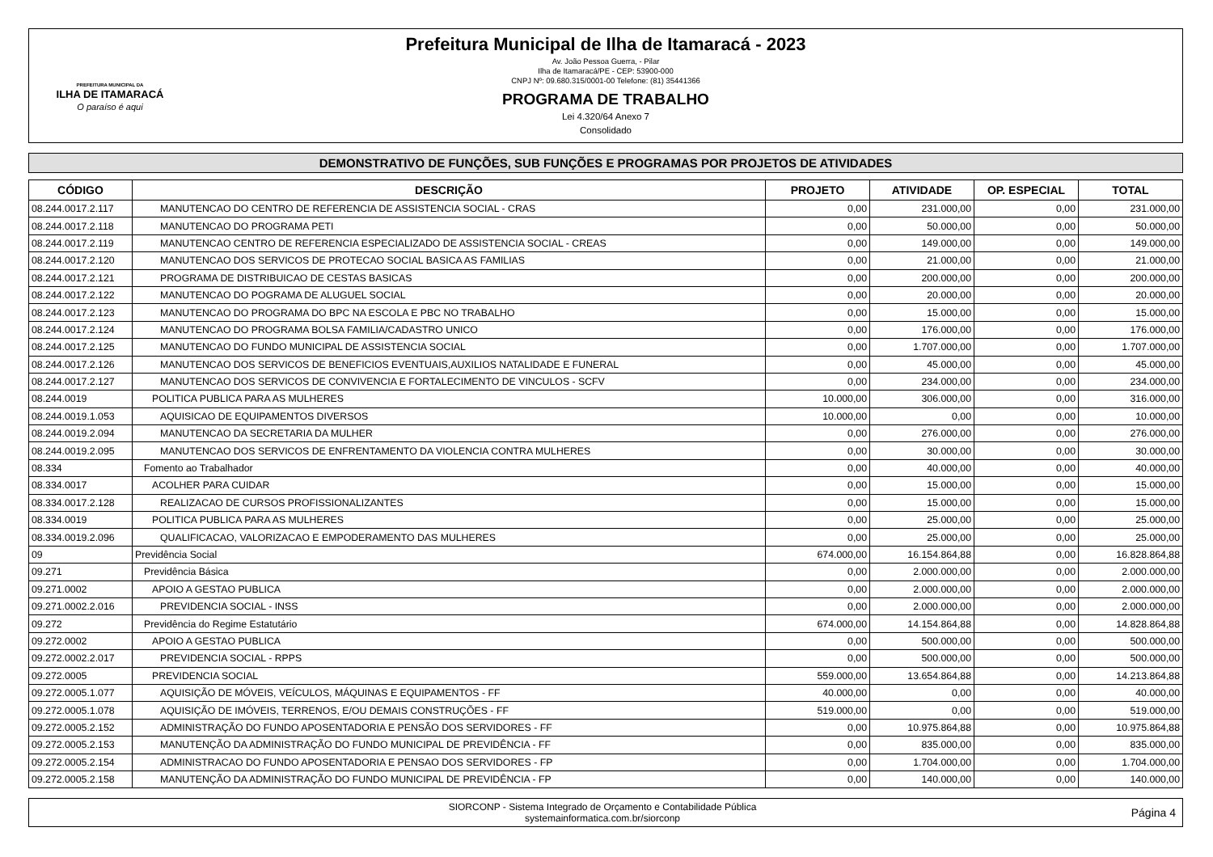PREFEITURA MUNICIPAL DA
ILHA DE ITAMARACÁ
O paraíso é aqui
Prefeitura Municipal de Ilha de Itamaracá - 2023
Av. João Pessoa Guerra, - Pilar
Ilha de Itamaracá/PE - CEP: 53900-000
CNPJ Nº: 09.680.315/0001-00 Telefone: (81) 35441366
PROGRAMA DE TRABALHO
Lei 4.320/64 Anexo 7
Consolidado
DEMONSTRATIVO DE FUNÇÕES, SUB FUNÇÕES E PROGRAMAS POR PROJETOS DE ATIVIDADES
| CÓDIGO | DESCRIÇÃO | PROJETO | ATIVIDADE | OP. ESPECIAL | TOTAL |
| --- | --- | --- | --- | --- | --- |
| 08.244.0017.2.117 | MANUTENCAO DO CENTRO DE REFERENCIA DE ASSISTENCIA SOCIAL - CRAS | 0,00 | 231.000,00 | 0,00 | 231.000,00 |
| 08.244.0017.2.118 | MANUTENCAO DO PROGRAMA PETI | 0,00 | 50.000,00 | 0,00 | 50.000,00 |
| 08.244.0017.2.119 | MANUTENCAO CENTRO DE REFERENCIA ESPECIALIZADO DE ASSISTENCIA SOCIAL - CREAS | 0,00 | 149.000,00 | 0,00 | 149.000,00 |
| 08.244.0017.2.120 | MANUTENCAO DOS SERVICOS DE PROTECAO SOCIAL BASICA AS FAMILIAS | 0,00 | 21.000,00 | 0,00 | 21.000,00 |
| 08.244.0017.2.121 | PROGRAMA DE DISTRIBUICAO DE CESTAS BASICAS | 0,00 | 200.000,00 | 0,00 | 200.000,00 |
| 08.244.0017.2.122 | MANUTENCAO DO POGRAMA DE ALUGUEL SOCIAL | 0,00 | 20.000,00 | 0,00 | 20.000,00 |
| 08.244.0017.2.123 | MANUTENCAO DO PROGRAMA DO BPC NA ESCOLA E PBC NO TRABALHO | 0,00 | 15.000,00 | 0,00 | 15.000,00 |
| 08.244.0017.2.124 | MANUTENCAO DO PROGRAMA BOLSA FAMILIA/CADASTRO UNICO | 0,00 | 176.000,00 | 0,00 | 176.000,00 |
| 08.244.0017.2.125 | MANUTENCAO DO FUNDO MUNICIPAL DE ASSISTENCIA SOCIAL | 0,00 | 1.707.000,00 | 0,00 | 1.707.000,00 |
| 08.244.0017.2.126 | MANUTENCAO DOS SERVICOS DE BENEFICIOS EVENTUAIS,AUXILIOS NATALIDADE E FUNERAL | 0,00 | 45.000,00 | 0,00 | 45.000,00 |
| 08.244.0017.2.127 | MANUTENCAO DOS SERVICOS DE CONVIVENCIA E FORTALECIMENTO DE VINCULOS - SCFV | 0,00 | 234.000,00 | 0,00 | 234.000,00 |
| 08.244.0019 | POLITICA PUBLICA PARA AS MULHERES | 10.000,00 | 306.000,00 | 0,00 | 316.000,00 |
| 08.244.0019.1.053 | AQUISICAO DE EQUIPAMENTOS DIVERSOS | 10.000,00 | 0,00 | 0,00 | 10.000,00 |
| 08.244.0019.2.094 | MANUTENCAO DA SECRETARIA DA MULHER | 0,00 | 276.000,00 | 0,00 | 276.000,00 |
| 08.244.0019.2.095 | MANUTENCAO DOS SERVICOS DE ENFRENTAMENTO DA VIOLENCIA CONTRA MULHERES | 0,00 | 30.000,00 | 0,00 | 30.000,00 |
| 08.334 | Fomento ao Trabalhador | 0,00 | 40.000,00 | 0,00 | 40.000,00 |
| 08.334.0017 | ACOLHER PARA CUIDAR | 0,00 | 15.000,00 | 0,00 | 15.000,00 |
| 08.334.0017.2.128 | REALIZACAO DE CURSOS PROFISSIONALIZANTES | 0,00 | 15.000,00 | 0,00 | 15.000,00 |
| 08.334.0019 | POLITICA PUBLICA PARA AS MULHERES | 0,00 | 25.000,00 | 0,00 | 25.000,00 |
| 08.334.0019.2.096 | QUALIFICACAO, VALORIZACAO E EMPODERAMENTO DAS MULHERES | 0,00 | 25.000,00 | 0,00 | 25.000,00 |
| 09 | Previdência Social | 674.000,00 | 16.154.864,88 | 0,00 | 16.828.864,88 |
| 09.271 | Previdência Básica | 0,00 | 2.000.000,00 | 0,00 | 2.000.000,00 |
| 09.271.0002 | APOIO A GESTAO PUBLICA | 0,00 | 2.000.000,00 | 0,00 | 2.000.000,00 |
| 09.271.0002.2.016 | PREVIDENCIA SOCIAL - INSS | 0,00 | 2.000.000,00 | 0,00 | 2.000.000,00 |
| 09.272 | Previdência do Regime Estatutário | 674.000,00 | 14.154.864,88 | 0,00 | 14.828.864,88 |
| 09.272.0002 | APOIO A GESTAO PUBLICA | 0,00 | 500.000,00 | 0,00 | 500.000,00 |
| 09.272.0002.2.017 | PREVIDENCIA SOCIAL - RPPS | 0,00 | 500.000,00 | 0,00 | 500.000,00 |
| 09.272.0005 | PREVIDENCIA SOCIAL | 559.000,00 | 13.654.864,88 | 0,00 | 14.213.864,88 |
| 09.272.0005.1.077 | AQUISIÇÃO DE MÓVEIS, VEÍCULOS, MÁQUINAS E EQUIPAMENTOS - FF | 40.000,00 | 0,00 | 0,00 | 40.000,00 |
| 09.272.0005.1.078 | AQUISIÇÃO DE IMÓVEIS, TERRENOS, E/OU DEMAIS CONSTRUÇÕES - FF | 519.000,00 | 0,00 | 0,00 | 519.000,00 |
| 09.272.0005.2.152 | ADMINISTRAÇÃO DO FUNDO APOSENTADORIA E PENSÃO DOS SERVIDORES - FF | 0,00 | 10.975.864,88 | 0,00 | 10.975.864,88 |
| 09.272.0005.2.153 | MANUTENÇÃO DA ADMINISTRAÇÃO DO FUNDO MUNICIPAL DE PREVIDÊNCIA - FF | 0,00 | 835.000,00 | 0,00 | 835.000,00 |
| 09.272.0005.2.154 | ADMINISTRACAO DO FUNDO APOSENTADORIA E PENSAO DOS SERVIDORES - FP | 0,00 | 1.704.000,00 | 0,00 | 1.704.000,00 |
| 09.272.0005.2.158 | MANUTENÇÃO DA ADMINISTRAÇÃO DO FUNDO MUNICIPAL DE PREVIDÊNCIA - FP | 0,00 | 140.000,00 | 0,00 | 140.000,00 |
SIORCONP - Sistema Integrado de Orçamento e Contabilidade Pública
systemainformatica.com.br/siorconp
Página 4